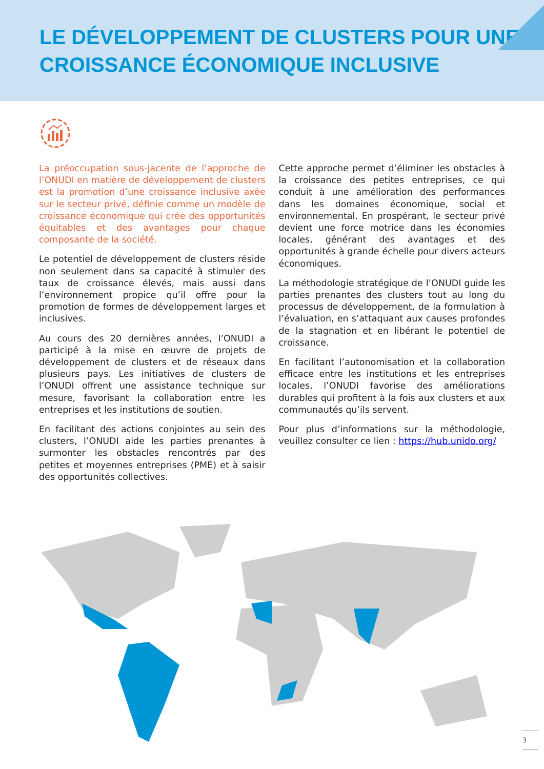LE DÉVELOPPEMENT DE CLUSTERS POUR UNE CROISSANCE ÉCONOMIQUE INCLUSIVE
La préoccupation sous-jacente de l’approche de l’ONUDI en matière de développement de clusters est la promotion d’une croissance inclusive axée sur le secteur privé, définie comme un modèle de croissance économique qui crée des opportunités équitables et des avantages pour chaque composante de la société.
Le potentiel de développement de clusters réside non seulement dans sa capacité à stimuler des taux de croissance élevés, mais aussi dans l’environnement propice qu’il offre pour la promotion de formes de développement larges et inclusives.
Au cours des 20 dernières années, l’ONUDI a participé à la mise en œuvre de projets de développement de clusters et de réseaux dans plusieurs pays. Les initiatives de clusters de l’ONUDI offrent une assistance technique sur mesure, favorisant la collaboration entre les entreprises et les institutions de soutien.
En facilitant des actions conjointes au sein des clusters, l’ONUDI aide les parties prenantes à surmonter les obstacles rencontrés par des petites et moyennes entreprises (PME) et à saisir des opportunités collectives.
Cette approche permet d’éliminer les obstacles à la croissance des petites entreprises, ce qui conduit à une amélioration des performances dans les domaines économique, social et environnemental. En prospérant, le secteur privé devient une force motrice dans les économies locales, générant des avantages et des opportunités à grande échelle pour divers acteurs économiques.
La méthodologie stratégique de l’ONUDI guide les parties prenantes des clusters tout au long du processus de développement, de la formulation à l’évaluation, en s’attaquant aux causes profondes de la stagnation et en libérant le potentiel de croissance.
En facilitant l’autonomisation et la collaboration efficace entre les institutions et les entreprises locales, l’ONUDI favorise des améliorations durables qui profitent à la fois aux clusters et aux communautés qu’ils servent.
Pour plus d’informations sur la méthodologie, veuillez consulter ce lien : https://hub.unido.org/
3